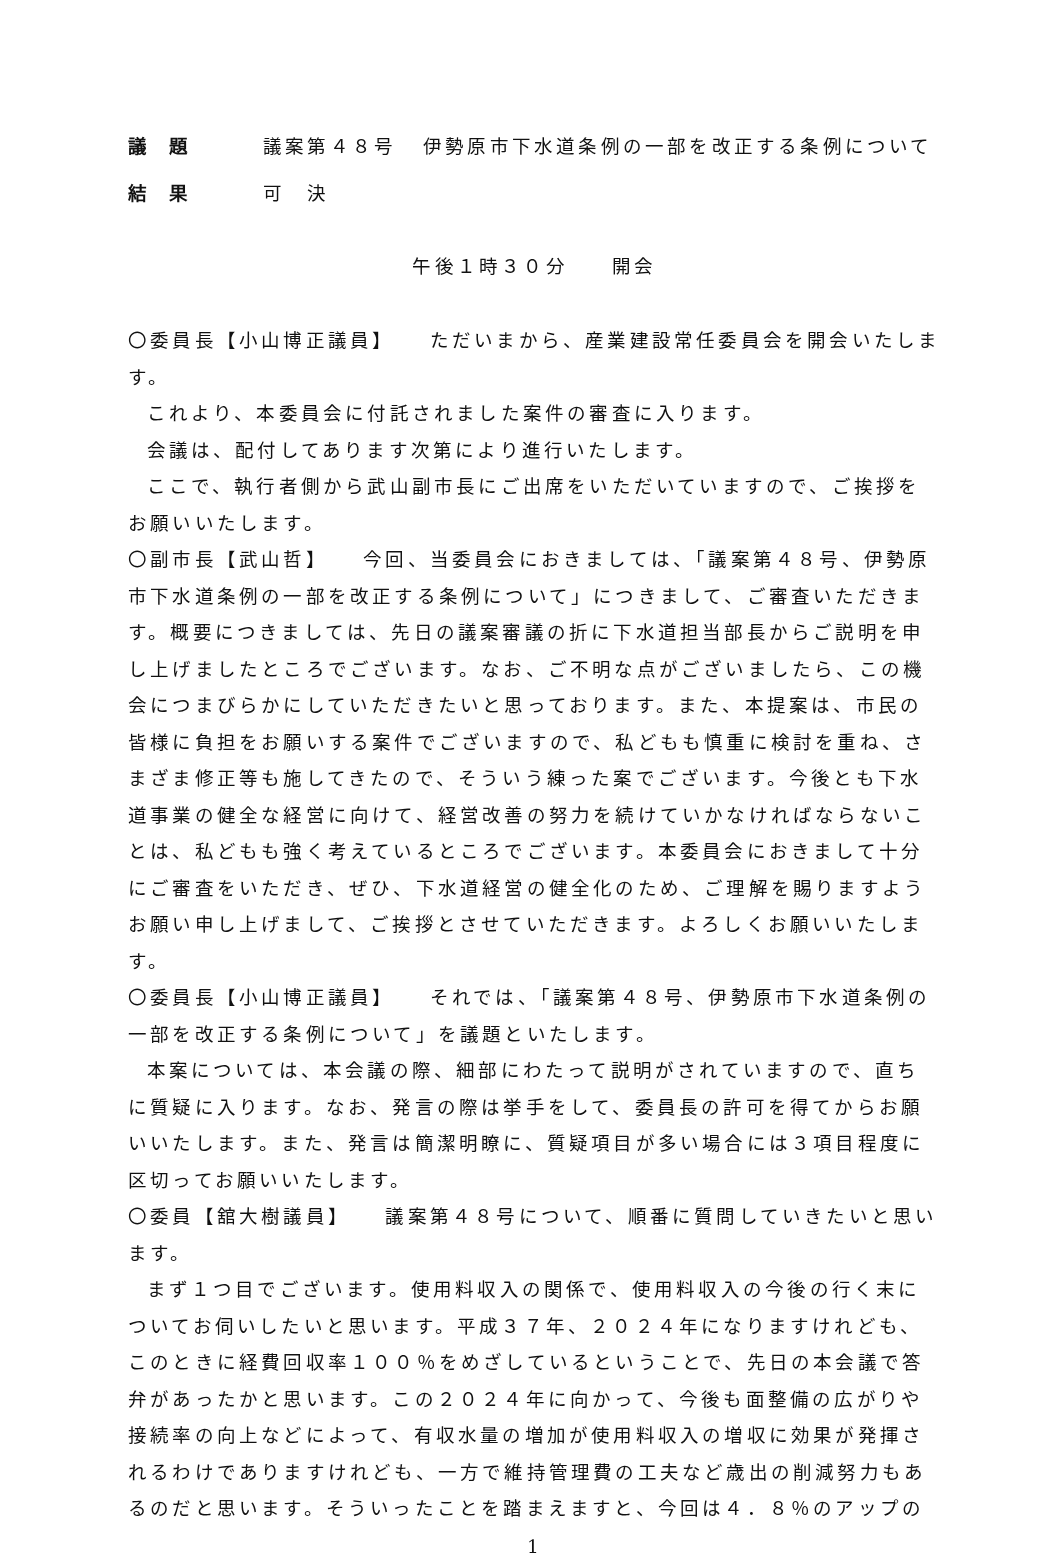議題 議案第４８号 伊勢原市下水道条例の一部を改正する条例について
結果 可　決
午後１時３０分　　開会
〇委員長【小山博正議員】　　ただいまから、産業建設常任委員会を開会いたします。
これより、本委員会に付託されました案件の審査に入ります。
会議は、配付してあります次第により進行いたします。
ここで、執行者側から武山副市長にご出席をいただいていますので、ご挨拶をお願いいたします。
〇副市長【武山哲】　　今回、当委員会におきましては、「議案第４８号、伊勢原市下水道条例の一部を改正する条例について」につきまして、ご審査いただきます。概要につきましては、先日の議案審議の折に下水道担当部長からご説明を申し上げましたところでございます。なお、ご不明な点がございましたら、この機会につまびらかにしていただきたいと思っております。また、本提案は、市民の皆様に負担をお願いする案件でございますので、私どもも慎重に検討を重ね、さまざま修正等も施してきたので、そういう練った案でございます。今後とも下水道事業の健全な経営に向けて、経営改善の努力を続けていかなければならないことは、私どもも強く考えているところでございます。本委員会におきまして十分にご審査をいただき、ぜひ、下水道経営の健全化のため、ご理解を賜りますようお願い申し上げまして、ご挨拶とさせていただきます。よろしくお願いいたします。
〇委員長【小山博正議員】　　それでは、「議案第４８号、伊勢原市下水道条例の一部を改正する条例について」を議題といたします。
本案については、本会議の際、細部にわたって説明がされていますので、直ちに質疑に入ります。なお、発言の際は挙手をして、委員長の許可を得てからお願いいたします。また、発言は簡潔明瞭に、質疑項目が多い場合には３項目程度に区切ってお願いいたします。
〇委員【舘大樹議員】　　議案第４８号について、順番に質問していきたいと思います。
まず１つ目でございます。使用料収入の関係で、使用料収入の今後の行く末についてお伺いしたいと思います。平成３７年、２０２４年になりますけれども、このときに経費回収率１００％をめざしているということで、先日の本会議で答弁があったかと思います。この２０２４年に向かって、今後も面整備の広がりや接続率の向上などによって、有収水量の増加が使用料収入の増収に効果が発揮されるわけでありますけれども、一方で維持管理費の工夫など歳出の削減努力もあるのだと思います。そういったことを踏まえますと、今回は４．８％のアップの
1